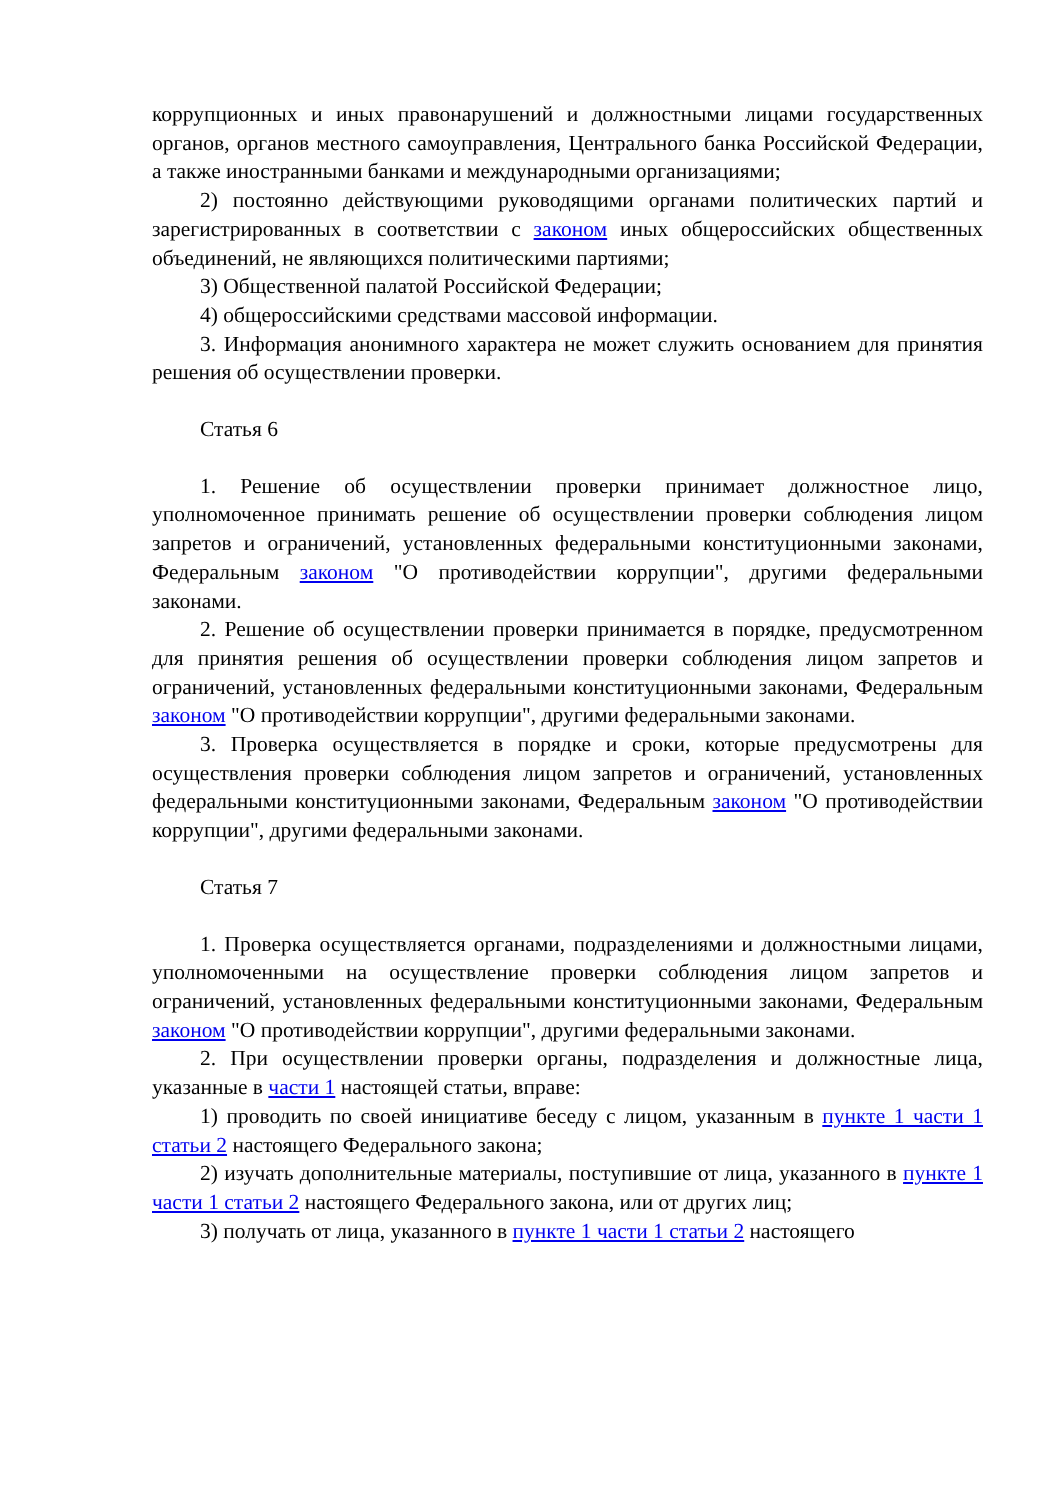коррупционных и иных правонарушений и должностными лицами государственных органов, органов местного самоуправления, Центрального банка Российской Федерации, а также иностранными банками и международными организациями;
2) постоянно действующими руководящими органами политических партий и зарегистрированных в соответствии с законом иных общероссийских общественных объединений, не являющихся политическими партиями;
3) Общественной палатой Российской Федерации;
4) общероссийскими средствами массовой информации.
3. Информация анонимного характера не может служить основанием для принятия решения об осуществлении проверки.
Статья 6
1. Решение об осуществлении проверки принимает должностное лицо, уполномоченное принимать решение об осуществлении проверки соблюдения лицом запретов и ограничений, установленных федеральными конституционными законами, Федеральным законом "О противодействии коррупции", другими федеральными законами.
2. Решение об осуществлении проверки принимается в порядке, предусмотренном для принятия решения об осуществлении проверки соблюдения лицом запретов и ограничений, установленных федеральными конституционными законами, Федеральным законом "О противодействии коррупции", другими федеральными законами.
3. Проверка осуществляется в порядке и сроки, которые предусмотрены для осуществления проверки соблюдения лицом запретов и ограничений, установленных федеральными конституционными законами, Федеральным законом "О противодействии коррупции", другими федеральными законами.
Статья 7
1. Проверка осуществляется органами, подразделениями и должностными лицами, уполномоченными на осуществление проверки соблюдения лицом запретов и ограничений, установленных федеральными конституционными законами, Федеральным законом "О противодействии коррупции", другими федеральными законами.
2. При осуществлении проверки органы, подразделения и должностные лица, указанные в части 1 настоящей статьи, вправе:
1) проводить по своей инициативе беседу с лицом, указанным в пункте 1 части 1 статьи 2 настоящего Федерального закона;
2) изучать дополнительные материалы, поступившие от лица, указанного в пункте 1 части 1 статьи 2 настоящего Федерального закона, или от других лиц;
3) получать от лица, указанного в пункте 1 части 1 статьи 2 настоящего